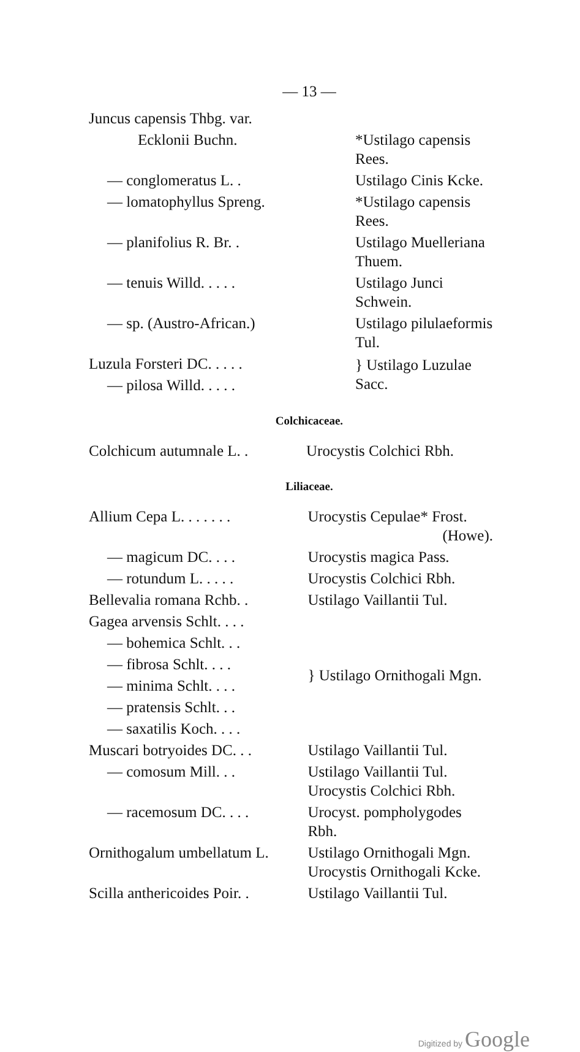— 13 —
| Juncus capensis Thbg. var. | |
| Ecklonii Buchn. | *Ustilago capensis Rees. |
| — conglomeratus L. . | Ustilago Cinis Kcke. |
| — lomatophyllus Spreng. | *Ustilago capensis Rees. |
| — planifolius R. Br. . | Ustilago Muelleriana Thuem. |
| — tenuis Willd. . . . . | Ustilago Junci Schwein. |
| — sp. (Austro-African.) | Ustilago pilulaeformis Tul. |
| Luzula Forsteri DC. . . . . | } Ustilago Luzulae Sacc. |
| — pilosa Willd. . . . . | |
Colchicaceae.
| Colchicum autumnale L. . | Urocystis Colchici Rbh. |
Liliaceae.
| Allium Cepa L. . . . . . . | Urocystis Cepulae* Frost. (Howe). |
| — magicum DC. . . . | Urocystis magica Pass. |
| — rotundum L. . . . . | Urocystis Colchici Rbh. |
| Bellevalia romana Rchb. . | Ustilago Vaillantii Tul. |
| Gagea arvensis Schlt. . . . | } Ustilago Ornithogali Mgn. |
| — bohemica Schlt. . . | |
| — fibrosa Schlt. . . . | |
| — minima Schlt. . . . | |
| — pratensis Schlt. . . | |
| — saxatilis Koch. . . . | |
| Muscari botryoides DC. . . | Ustilago Vaillantii Tul. |
| — comosum Mill. . . | Ustilago Vaillantii Tul. Urocystis Colchici Rbh. |
| — racemosum DC. . . . | Urocyst. pompholygodes Rbh. |
| Ornithogalum umbellatum L. | Ustilago Ornithogali Mgn. Urocystis Ornithogali Kcke. |
| Scilla anthericoides Poir. . | Ustilago Vaillantii Tul. |
Digitized by Google